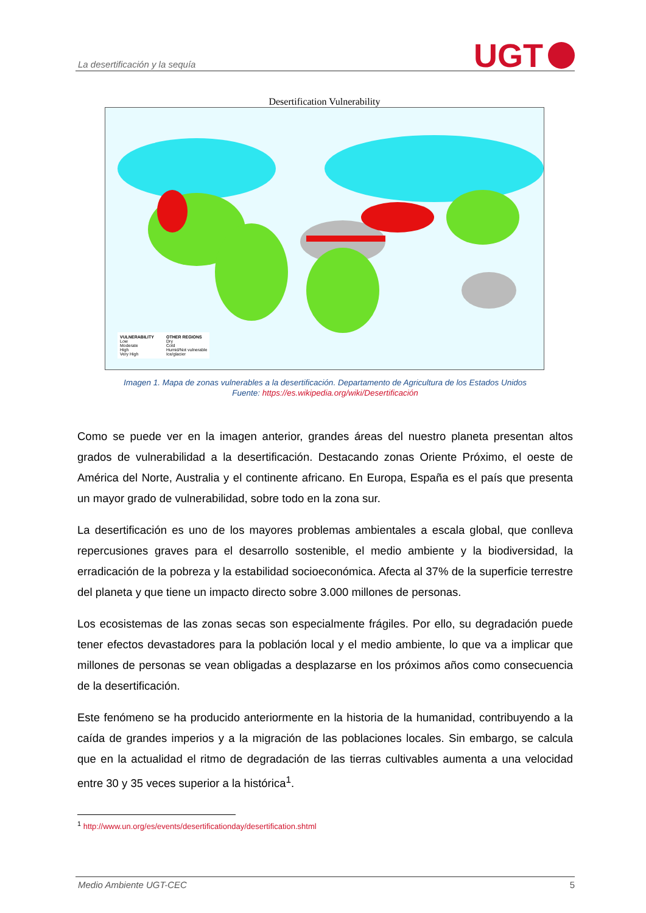La desertificación y la sequía
UGT
Desertification Vulnerability
VULNERABILITY
Low
Moderate
High
Very High
OTHER REGIONS
Dry
Cold
Humid/Not vulnerable
Ice/glacier
Imagen 1. Mapa de zonas vulnerables a la desertificación. Departamento de Agricultura de los Estados Unidos
Fuente: https://es.wikipedia.org/wiki/Desertificación
Como se puede ver en la imagen anterior, grandes áreas del nuestro planeta presentan altos grados de vulnerabilidad a la desertificación. Destacando zonas Oriente Próximo, el oeste de América del Norte, Australia y el continente africano. En Europa, España es el país que presenta un mayor grado de vulnerabilidad, sobre todo en la zona sur.
La desertificación es uno de los mayores problemas ambientales a escala global, que conlleva repercusiones graves para el desarrollo sostenible, el medio ambiente y la biodiversidad, la erradicación de la pobreza y la estabilidad socioeconómica. Afecta al 37% de la superficie terrestre del planeta y que tiene un impacto directo sobre 3.000 millones de personas.
Los ecosistemas de las zonas secas son especialmente frágiles. Por ello, su degradación puede tener efectos devastadores para la población local y el medio ambiente, lo que va a implicar que millones de personas se vean obligadas a desplazarse en los próximos años como consecuencia de la desertificación.
Este fenómeno se ha producido anteriormente en la historia de la humanidad, contribuyendo a la caída de grandes imperios y a la migración de las poblaciones locales. Sin embargo, se calcula que en la actualidad el ritmo de degradación de las tierras cultivables aumenta a una velocidad entre 30 y 35 veces superior a la histórica<sup>1</sup>.
<sup>1</sup> http://www.un.org/es/events/desertificationday/desertification.shtml
Medio Ambiente UGT-CEC 5